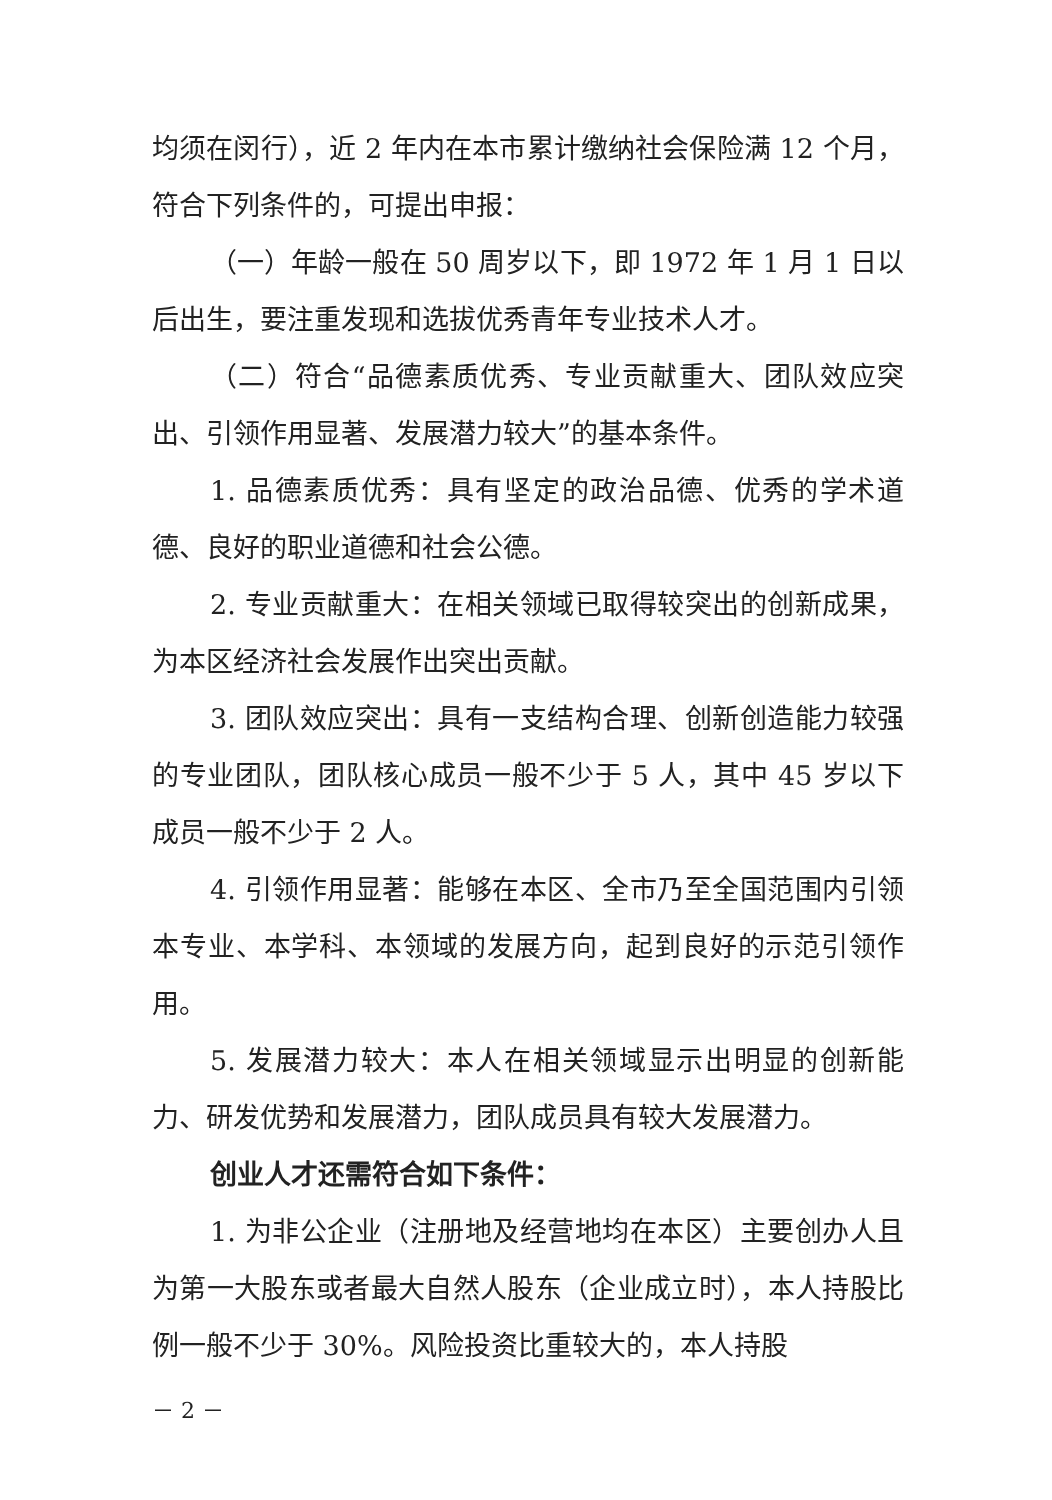均须在闵行），近 2 年内在本市累计缴纳社会保险满 12 个月，符合下列条件的，可提出申报：
（一）年龄一般在 50 周岁以下，即 1972 年 1 月 1 日以后出生，要注重发现和选拔优秀青年专业技术人才。
（二）符合“品德素质优秀、专业贡献重大、团队效应突出、引领作用显著、发展潜力较大”的基本条件。
1. 品德素质优秀：具有坚定的政治品德、优秀的学术道德、良好的职业道德和社会公德。
2. 专业贡献重大：在相关领域已取得较突出的创新成果，为本区经济社会发展作出突出贡献。
3. 团队效应突出：具有一支结构合理、创新创造能力较强的专业团队，团队核心成员一般不少于 5 人，其中 45 岁以下成员一般不少于 2 人。
4. 引领作用显著：能够在本区、全市乃至全国范围内引领本专业、本学科、本领域的发展方向，起到良好的示范引领作用。
5. 发展潜力较大：本人在相关领域显示出明显的创新能力、研发优势和发展潜力，团队成员具有较大发展潜力。
创业人才还需符合如下条件：
1. 为非公企业（注册地及经营地均在本区）主要创办人且为第一大股东或者最大自然人股东（企业成立时），本人持股比例一般不少于 30%。风险投资比重较大的，本人持股
－ 2 －